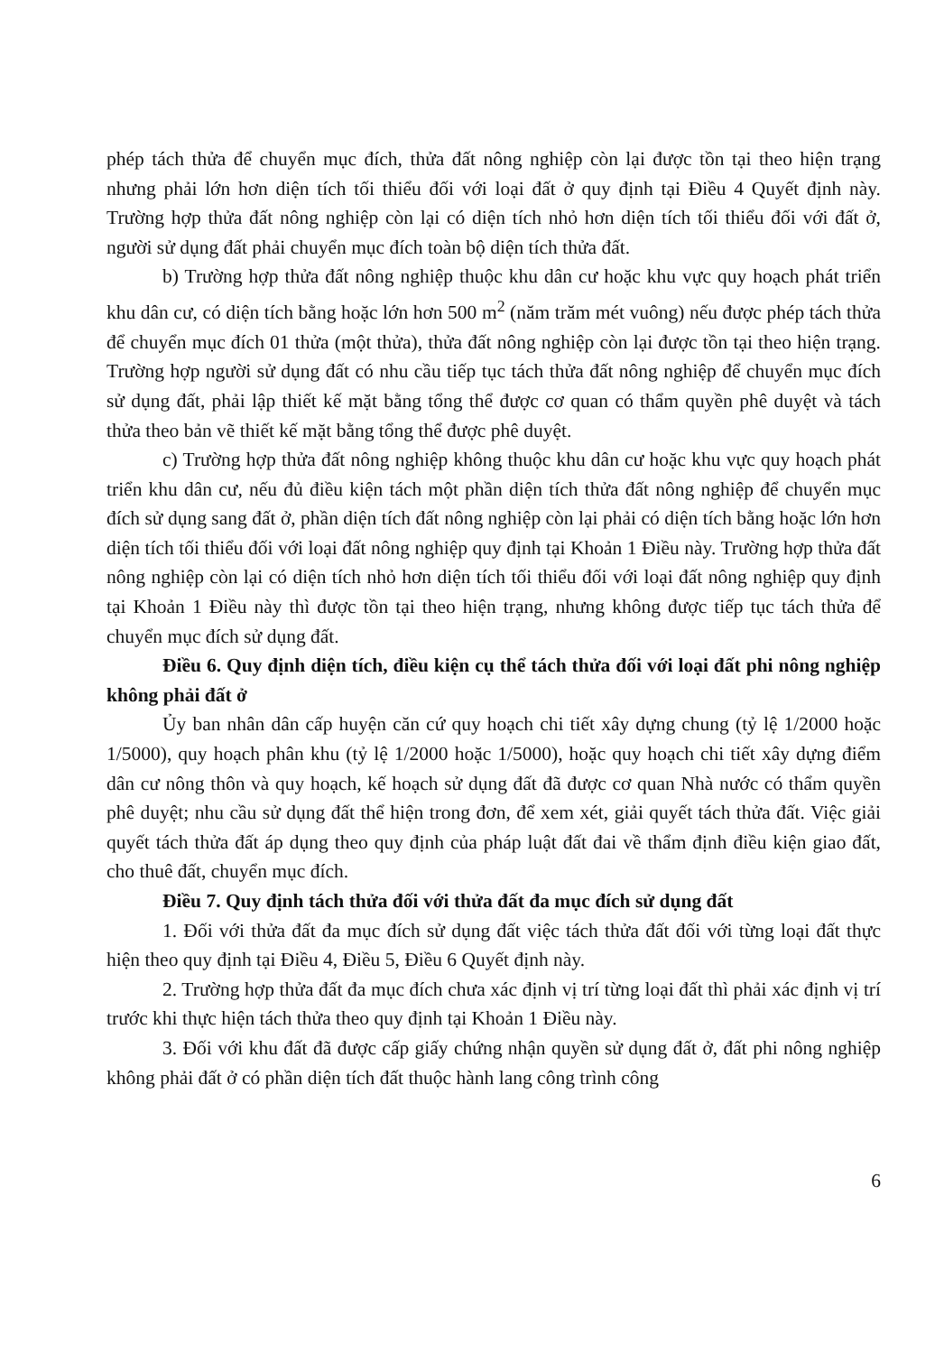phép tách thửa để chuyển mục đích, thửa đất nông nghiệp còn lại được tồn tại theo hiện trạng nhưng phải lớn hơn diện tích tối thiểu đối với loại đất ở quy định tại Điều 4 Quyết định này. Trường hợp thửa đất nông nghiệp còn lại có diện tích nhỏ hơn diện tích tối thiểu đối với đất ở, người sử dụng đất phải chuyển mục đích toàn bộ diện tích thửa đất.
b) Trường hợp thửa đất nông nghiệp thuộc khu dân cư hoặc khu vực quy hoạch phát triển khu dân cư, có diện tích bằng hoặc lớn hơn 500 m<sup>2</sup> (năm trăm mét vuông) nếu được phép tách thửa để chuyển mục đích 01 thửa (một thửa), thửa đất nông nghiệp còn lại được tồn tại theo hiện trạng. Trường hợp người sử dụng đất có nhu cầu tiếp tục tách thửa đất nông nghiệp để chuyển mục đích sử dụng đất, phải lập thiết kế mặt bằng tổng thể được cơ quan có thẩm quyền phê duyệt và tách thửa theo bản vẽ thiết kế mặt bằng tổng thể được phê duyệt.
c) Trường hợp thửa đất nông nghiệp không thuộc khu dân cư hoặc khu vực quy hoạch phát triển khu dân cư, nếu đủ điều kiện tách một phần diện tích thửa đất nông nghiệp để chuyển mục đích sử dụng sang đất ở, phần diện tích đất nông nghiệp còn lại phải có diện tích bằng hoặc lớn hơn diện tích tối thiểu đối với loại đất nông nghiệp quy định tại Khoản 1 Điều này. Trường hợp thửa đất nông nghiệp còn lại có diện tích nhỏ hơn diện tích tối thiểu đối với loại đất nông nghiệp quy định tại Khoản 1 Điều này thì được tồn tại theo hiện trạng, nhưng không được tiếp tục tách thửa để chuyển mục đích sử dụng đất.
Điều 6. Quy định diện tích, điều kiện cụ thể tách thửa đối với loại đất phi nông nghiệp không phải đất ở
Ủy ban nhân dân cấp huyện căn cứ quy hoạch chi tiết xây dựng chung (tỷ lệ 1/2000 hoặc 1/5000), quy hoạch phân khu (tỷ lệ 1/2000 hoặc 1/5000), hoặc quy hoạch chi tiết xây dựng điểm dân cư nông thôn và quy hoạch, kế hoạch sử dụng đất đã được cơ quan Nhà nước có thẩm quyền phê duyệt; nhu cầu sử dụng đất thể hiện trong đơn, để xem xét, giải quyết tách thửa đất. Việc giải quyết tách thửa đất áp dụng theo quy định của pháp luật đất đai về thẩm định điều kiện giao đất, cho thuê đất, chuyển mục đích.
Điều 7. Quy định tách thửa đối với thửa đất đa mục đích sử dụng đất
1. Đối với thửa đất đa mục đích sử dụng đất việc tách thửa đất đối với từng loại đất thực hiện theo quy định tại Điều 4, Điều 5, Điều 6 Quyết định này.
2. Trường hợp thửa đất đa mục đích chưa xác định vị trí từng loại đất thì phải xác định vị trí trước khi thực hiện tách thửa theo quy định tại Khoản 1 Điều này.
3. Đối với khu đất đã được cấp giấy chứng nhận quyền sử dụng đất ở, đất phi nông nghiệp không phải đất ở có phần diện tích đất thuộc hành lang công trình công
6